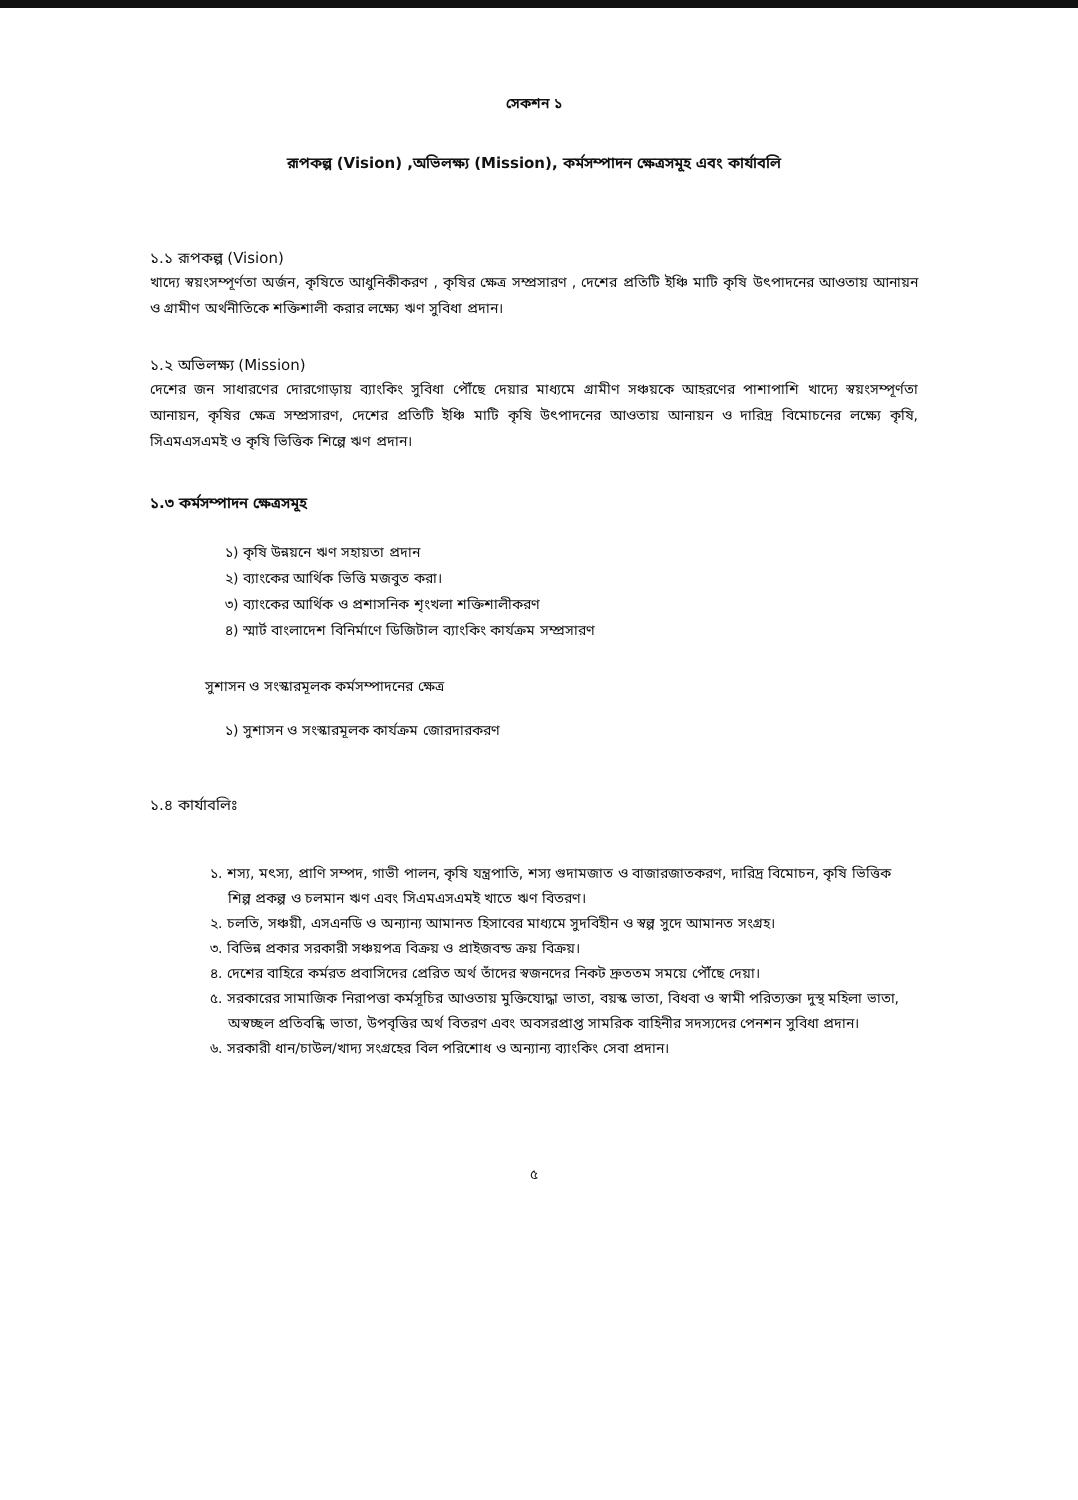সেকশন ১
রূপকল্প (Vision) ,অভিলক্ষ্য (Mission), কর্মসম্পাদন ক্ষেত্রসমূহ এবং কার্যাবলি
১.১ রূপকল্প (Vision)
খাদ্যে স্বয়ংসম্পূর্ণতা অর্জন, কৃষিতে আধুনিকীকরণ , কৃষির ক্ষেত্র সম্প্রসারণ , দেশের প্রতিটি ইঞ্চি মাটি কৃষি উৎপাদনের আওতায় আনায়ন ও গ্রামীণ অর্থনীতিকে শক্তিশালী করার লক্ষ্যে ঋণ সুবিধা প্রদান।
১.২ অভিলক্ষ্য (Mission)
দেশের জন সাধারণের দোরগোড়ায় ব্যাংকিং সুবিধা পৌঁছে দেয়ার মাধ্যমে গ্রামীণ সঞ্চয়কে আহরণের পাশাপাশি খাদ্যে স্বয়ংসম্পূর্ণতা আনায়ন, কৃষির ক্ষেত্র সম্প্রসারণ, দেশের প্রতিটি ইঞ্চি মাটি কৃষি উৎপাদনের আওতায় আনায়ন ও দারিদ্র বিমোচনের লক্ষ্যে কৃষি, সিএমএসএমই ও কৃষি ভিত্তিক শিল্পে ঋণ প্রদান।
১.৩ কর্মসম্পাদন ক্ষেত্রসমূহ
১) কৃষি উন্নয়নে ঋণ সহায়তা প্রদান
২) ব্যাংকের আর্থিক ভিত্তি মজবুত করা।
৩) ব্যাংকের আর্থিক ও প্রশাসনিক শৃংখলা শক্তিশালীকরণ
৪) স্মার্ট বাংলাদেশ বিনির্মাণে ডিজিটাল ব্যাংকিং কার্যক্রম সম্প্রসারণ
সুশাসন ও সংস্কারমূলক কর্মসম্পাদনের ক্ষেত্র
১) সুশাসন ও সংস্কারমূলক কার্যক্রম জোরদারকরণ
১.৪ কার্যাবলিঃ
১. শস্য, মৎস্য, প্রাণি সম্পদ, গাভী পালন, কৃষি যন্ত্রপাতি, শস্য গুদামজাত ও বাজারজাতকরণ, দারিদ্র বিমোচন, কৃষি ভিত্তিক শিল্প প্রকল্প ও চলমান ঋণ এবং সিএমএসএমই খাতে ঋণ বিতরণ।
২. চলতি, সঞ্চয়ী, এসএনডি ও অন্যান্য আমানত হিসাবের মাধ্যমে সুদবিহীন ও স্বল্প সুদে আমানত সংগ্রহ।
৩. বিভিন্ন প্রকার সরকারী সঞ্চয়পত্র বিক্রয় ও প্রাইজবন্ড ক্রয় বিক্রয়।
৪. দেশের বাহিরে কর্মরত প্রবাসিদের প্রেরিত অর্থ তাঁদের স্বজনদের নিকট দ্রুততম সময়ে পৌঁছে দেয়া।
৫. সরকারের সামাজিক নিরাপত্তা কর্মসূচির আওতায় মুক্তিযোদ্ধা ভাতা, বয়স্ক ভাতা, বিধবা ও স্বামী পরিত্যক্তা দুস্থ মহিলা ভাতা, অস্বচ্ছল প্রতিবন্ধি ভাতা, উপবৃত্তির অর্থ বিতরণ এবং অবসরপ্রাপ্ত সামরিক বাহিনীর সদস্যদের পেনশন সুবিধা প্রদান।
৬. সরকারী ধান/চাউল/খাদ্য সংগ্রহের বিল পরিশোধ ও অন্যান্য ব্যাংকিং সেবা প্রদান।
৫